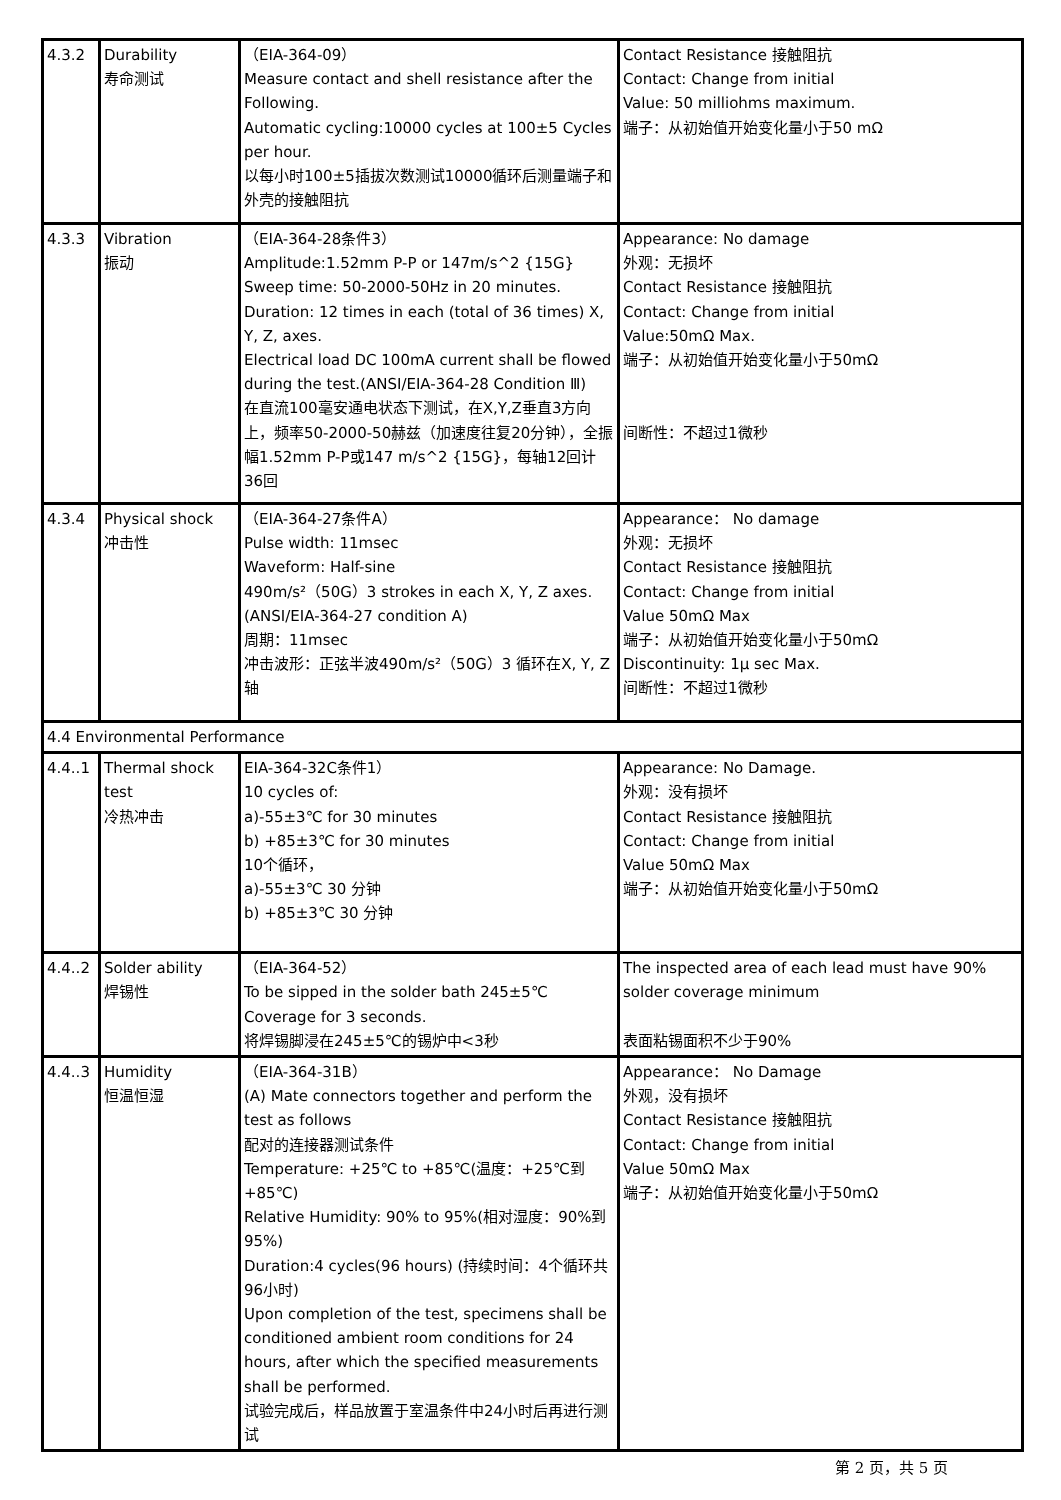| 4.3.2 | Durability 寿命测试 | （EIA-364-09） Measure contact and shell resistance after the Following. Automatic cycling:10000 cycles at 100±5 Cycles per hour. 以每小时100±5插拔次数测试10000循环后测量端子和外壳的接触阻抗 | Contact Resistance 接触阻抗 Contact: Change from initial Value: 50 milliohms maximum. 端子：从初始值开始变化量小于50 mΩ |
| 4.3.3 | Vibration 振动 | （EIA-364-28条件3） Amplitude:1.52mm P-P or 147m/s^2 {15G} Sweep time: 50-2000-50Hz in 20 minutes. Duration: 12 times in each (total of 36 times) X, Y, Z, axes. Electrical load DC 100mA current shall be flowed during the test.(ANSI/EIA-364-28 Condition Ⅲ) 在直流100毫安通电状态下测试，在X,Y,Z垂直3方向上，频率50-2000-50赫兹（加速度往复20分钟），全振幅1.52mm P-P或147 m/s^2 {15G}，每轴12回计36回 | Appearance: No damage 外观：无损坏 Contact Resistance 接触阻抗 Contact: Change from initial Value:50mΩ Max. 端子：从初始值开始变化量小于50mΩ 间断性：不超过1微秒 |
| 4.3.4 | Physical shock 冲击性 | （EIA-364-27条件A） Pulse width: 11msec Waveform: Half-sine 490m/s²（50G）3 strokes in each X, Y, Z axes.(ANSI/EIA-364-27 condition A) 周期：11msec 冲击波形：正弦半波490m/s²（50G）3 循环在X, Y, Z 轴 | Appearance： No damage 外观：无损坏 Contact Resistance 接触阻抗 Contact: Change from initial Value 50mΩ Max 端子：从初始值开始变化量小于50mΩ Discontinuity: 1μ sec Max. 间断性：不超过1微秒 |
| 4.4 Environmental Performance | | | |
| 4.4..1 | Thermal shock test 冷热冲击 | EIA-364-32C条件1） 10 cycles of: a)-55±3℃ for 30 minutes b) +85±3℃ for 30 minutes 10个循环， a)-55±3℃ 30 分钟 b) +85±3℃ 30 分钟 | Appearance: No Damage. 外观：没有损坏 Contact Resistance 接触阻抗 Contact: Change from initial Value 50mΩ Max 端子：从初始值开始变化量小于50mΩ |
| 4.4..2 | Solder ability 焊锡性 | （EIA-364-52） To be sipped in the solder bath 245±5℃ Coverage for 3 seconds. 将焊锡脚浸在245±5℃的锡炉中<3秒 | The inspected area of each lead must have 90% solder coverage minimum 表面粘锡面积不少于90% |
| 4.4..3 | Humidity 恒温恒湿 | （EIA-364-31B） (A) Mate connectors together and perform the test as follows 配对的连接器测试条件 Temperature: +25℃ to +85℃(温度：+25℃到+85℃) Relative Humidity: 90% to 95%(相对湿度：90%到95%) Duration:4 cycles(96 hours) (持续时间：4个循环共96小时) Upon completion of the test, specimens shall be conditioned ambient room conditions for 24 hours, after which the specified measurements shall be performed. 试验完成后，样品放置于室温条件中24小时后再进行测试 | Appearance： No Damage 外观，没有损坏 Contact Resistance 接触阻抗 Contact: Change from initial Value 50mΩ Max 端子：从初始值开始变化量小于50mΩ |
第 2 页，共 5 页